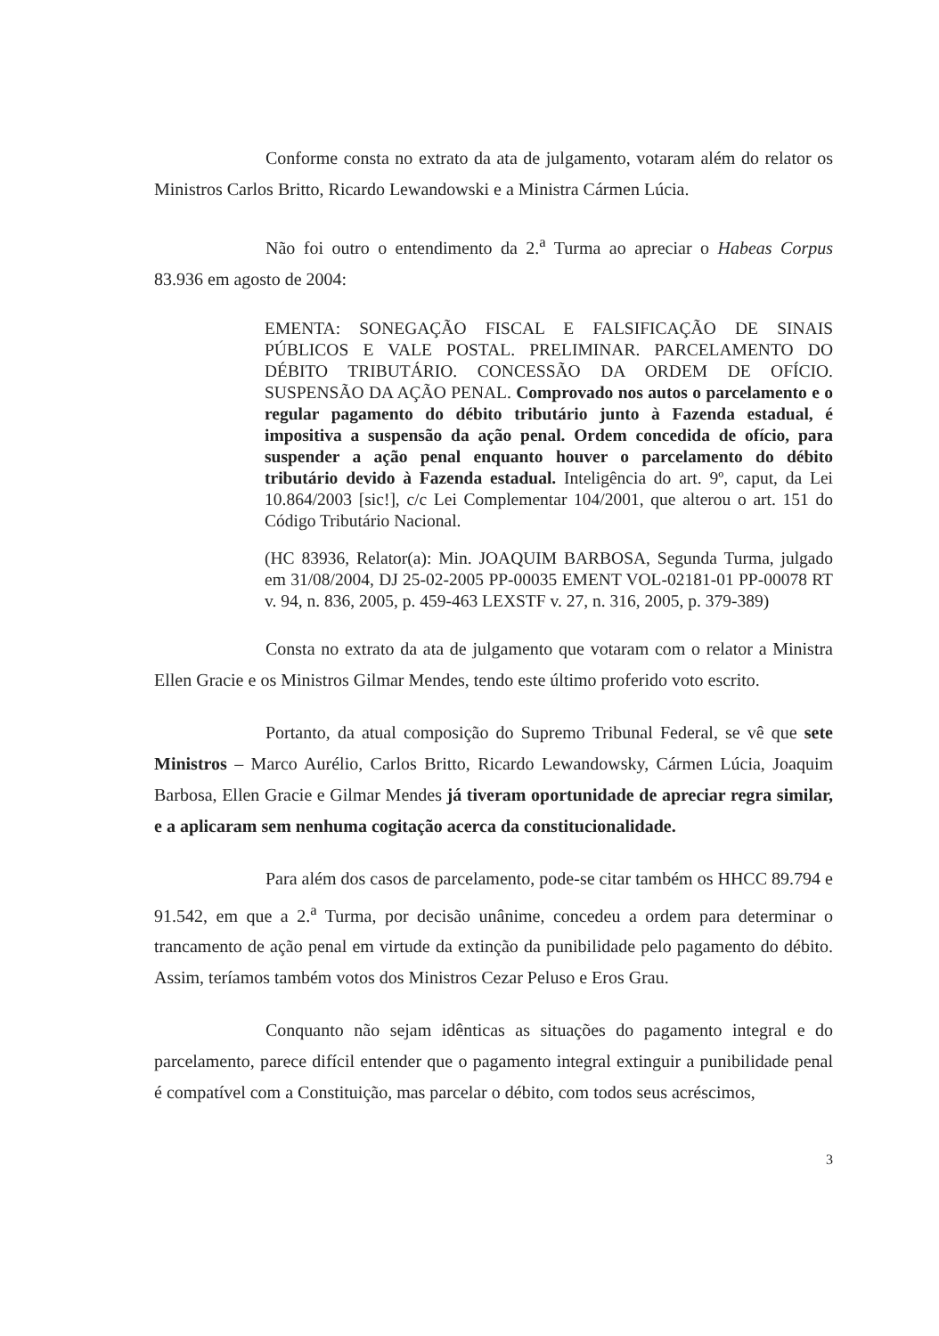Conforme consta no extrato da ata de julgamento, votaram além do relator os Ministros Carlos Britto, Ricardo Lewandowski e a Ministra Cármen Lúcia.
Não foi outro o entendimento da 2.<sup>a</sup> Turma ao apreciar o Habeas Corpus 83.936 em agosto de 2004:
EMENTA: SONEGAÇÃO FISCAL E FALSIFICAÇÃO DE SINAIS PÚBLICOS E VALE POSTAL. PRELIMINAR. PARCELAMENTO DO DÉBITO TRIBUTÁRIO. CONCESSÃO DA ORDEM DE OFÍCIO. SUSPENSÃO DA AÇÃO PENAL. Comprovado nos autos o parcelamento e o regular pagamento do débito tributário junto à Fazenda estadual, é impositiva a suspensão da ação penal. Ordem concedida de ofício, para suspender a ação penal enquanto houver o parcelamento do débito tributário devido à Fazenda estadual. Inteligência do art. 9º, caput, da Lei 10.864/2003 [sic!], c/c Lei Complementar 104/2001, que alterou o art. 151 do Código Tributário Nacional.
(HC 83936, Relator(a): Min. JOAQUIM BARBOSA, Segunda Turma, julgado em 31/08/2004, DJ 25-02-2005 PP-00035 EMENT VOL-02181-01 PP-00078 RT v. 94, n. 836, 2005, p. 459-463 LEXSTF v. 27, n. 316, 2005, p. 379-389)
Consta no extrato da ata de julgamento que votaram com o relator a Ministra Ellen Gracie e os Ministros Gilmar Mendes, tendo este último proferido voto escrito.
Portanto, da atual composição do Supremo Tribunal Federal, se vê que sete Ministros – Marco Aurélio, Carlos Britto, Ricardo Lewandowsky, Cármen Lúcia, Joaquim Barbosa, Ellen Gracie e Gilmar Mendes já tiveram oportunidade de apreciar regra similar, e a aplicaram sem nenhuma cogitação acerca da constitucionalidade.
Para além dos casos de parcelamento, pode-se citar também os HHCC 89.794 e 91.542, em que a 2.<sup>a</sup> Turma, por decisão unânime, concedeu a ordem para determinar o trancamento de ação penal em virtude da extinção da punibilidade pelo pagamento do débito. Assim, teríamos também votos dos Ministros Cezar Peluso e Eros Grau.
Conquanto não sejam idênticas as situações do pagamento integral e do parcelamento, parece difícil entender que o pagamento integral extinguir a punibilidade penal é compatível com a Constituição, mas parcelar o débito, com todos seus acréscimos,
3